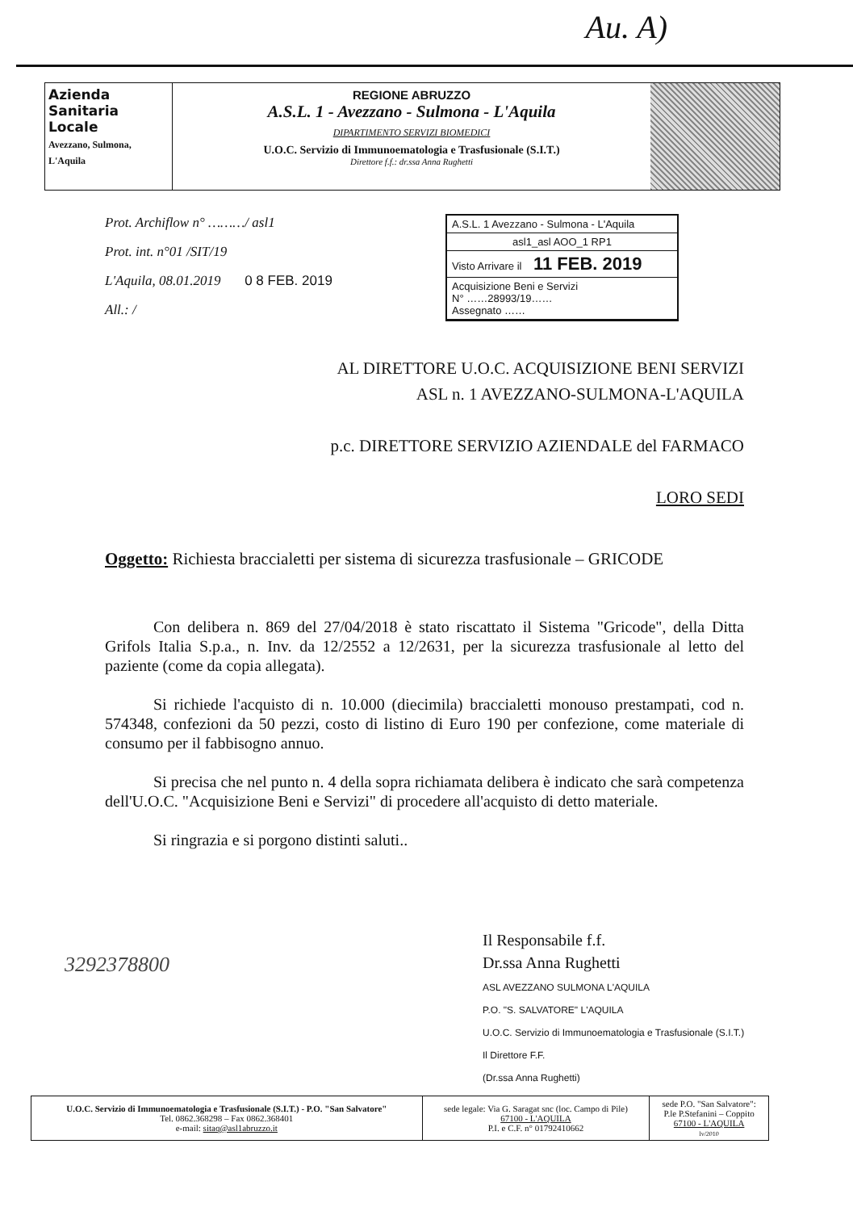Au. A)
Azienda
Sanitaria
Locale
Avezzano, Sulmona, L'Aquila
REGIONE ABRUZZO
A.S.L. 1 - Avezzano - Sulmona - L'Aquila
DIPARTIMENTO SERVIZI BIOMEDICI
U.O.C. Servizio di Immunoematologia e Trasfusionale (S.I.T.)
Direttore f.f.: dr.ssa Anna Rughetti
Prot. Archiflow n° ………/ asl1
Prot. int. n°01 /SIT/19
L'Aquila, 08.01.2019 0 8 FEB. 2019
All.: /
A.S.L. 1 Avezzano - Sulmona - L'Aquila
asl1_asl AOO_1 RP1
Visto Arrivare il 11 FEB. 2019
Acquisizione Beni e Servizi
N° ……28993/19……
Assegnato ……
AL DIRETTORE U.O.C. ACQUISIZIONE BENI SERVIZI
ASL n. 1 AVEZZANO-SULMONA-L'AQUILA
p.c. DIRETTORE SERVIZIO AZIENDALE del FARMACO
LORO SEDI
Oggetto: Richiesta braccialetti per sistema di sicurezza trasfusionale – GRICODE
Con delibera n. 869 del 27/04/2018 è stato riscattato il Sistema "Gricode", della Ditta Grifols Italia S.p.a., n. Inv. da 12/2552 a 12/2631, per la sicurezza trasfusionale al letto del paziente (come da copia allegata).
Si richiede l'acquisto di n. 10.000 (diecimila) braccialetti monouso prestampati, cod n. 574348, confezioni da 50 pezzi, costo di listino di Euro 190 per confezione, come materiale di consumo per il fabbisogno annuo.
Si precisa che nel punto n. 4 della sopra richiamata delibera è indicato che sarà competenza dell'U.O.C. "Acquisizione Beni e Servizi" di procedere all'acquisto di detto materiale.
Si ringrazia e si porgono distinti saluti..
3292378800
Il Responsabile f.f.
Dr.ssa Anna Rughetti
ASL AVEZZANO SULMONA L'AQUILA
P.O. "S. SALVATORE" L'AQUILA
U.O.C. Servizio di Immunoematologia e Trasfusionale (S.I.T.)
Il Direttore F.F.
(Dr.ssa Anna Rughetti)
| U.O.C. Servizio di Immunoematologia e Trasfusionale (S.I.T.) - P.O. "San Salvatore" Tel. 0862.368298 – Fax 0862.368401 e-mail: sitaq@asl1abruzzo.it | sede legale: Via G. Saragat snc (loc. Campo di Pile) 67100 - L'AQUILA P.I. e C.F. n° 01792410662 | sede P.O. "San Salvatore": P.le P.Stefanini – Coppito 67100 - L'AQUILA lv/2010 |